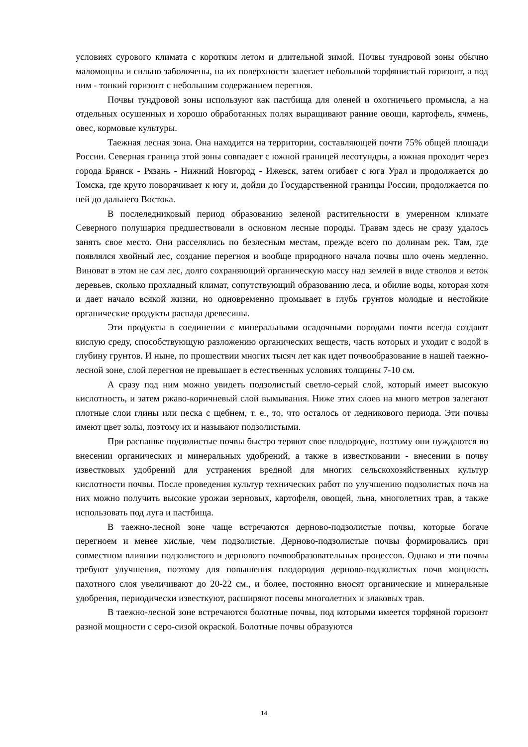условиях сурового климата с коротким летом и длительной зимой. Почвы тундровой зоны обычно маломощны и сильно заболочены, на их поверхности залегает небольшой торфянистый горизонт, а под ним - тонкий горизонт с небольшим содержанием перегноя.
Почвы тундровой зоны используют как пастбища для оленей и охотничьего промысла, а на отдельных осушенных и хорошо обработанных полях выращивают ранние овощи, картофель, ячмень, овес, кормовые культуры.
Таежная лесная зона. Она находится на территории, составляющей почти 75% общей площади России. Северная граница этой зоны совпадает с южной границей лесотундры, а южная проходит через города Брянск - Рязань - Нижний Новгород - Ижевск, затем огибает с юга Урал и продолжается до Томска, где круто поворачивает к югу и, дойди до Государственной границы России, продолжается по ней до дальнего Востока.
В послеледниковый период образованию зеленой растительности в умеренном климате Северного полушария предшествовали в основном лесные породы. Травам здесь не сразу удалось занять свое место. Они расселялись по безлесным местам, прежде всего по долинам рек. Там, где появлялся хвойный лес, создание перегноя и вообще природного начала почвы шло очень медленно. Виноват в этом не сам лес, долго сохраняющий органическую массу над землей в виде стволов и веток деревьев, сколько прохладный климат, сопутствующий образованию леса, и обилие воды, которая хотя и дает начало всякой жизни, но одновременно промывает в глубь грунтов молодые и нестойкие органические продукты распада древесины.
Эти продукты в соединении с минеральными осадочными породами почти всегда создают кислую среду, способствующую разложению органических веществ, часть которых и уходит с водой в глубину грунтов. И ныне, по прошествии многих тысяч лет как идет почвообразование в нашей таежно-лесной зоне, слой перегноя не превышает в естественных условиях толщины 7-10 см.
А сразу под ним можно увидеть подзолистый светло-серый слой, который имеет высокую кислотность, и затем ржаво-коричневый слой вымывания. Ниже этих слоев на много метров залегают плотные слои глины или песка с щебнем, т. е., то, что осталось от ледникового периода. Эти почвы имеют цвет золы, поэтому их и называют подзолистыми.
При распашке подзолистые почвы быстро теряют свое плодородие, поэтому они нуждаются во внесении органических и минеральных удобрений, а также в известковании - внесении в почву известковых удобрений для устранения вредной для многих сельскохозяйственных культур кислотности почвы. После проведения культур технических работ по улучшению подзолистых почв на них можно получить высокие урожаи зерновых, картофеля, овощей, льна, многолетних трав, а также использовать под луга и пастбища.
В таежно-лесной зоне чаще встречаются дерново-подзолистые почвы, которые богаче перегноем и менее кислые, чем подзолистые. Дерново-подзолистые почвы формировались при совместном влиянии подзолистого и дернового почвообразовательных процессов. Однако и эти почвы требуют улучшения, поэтому для повышения плодородия дерново-подзолистых почв мощность пахотного слоя увеличивают до 20-22 см., и более, постоянно вносят органические и минеральные удобрения, периодически известкуют, расширяют посевы многолетних и злаковых трав.
В таежно-лесной зоне встречаются болотные почвы, под которыми имеется торфяной горизонт разной мощности с серо-сизой окраской. Болотные почвы образуются
14